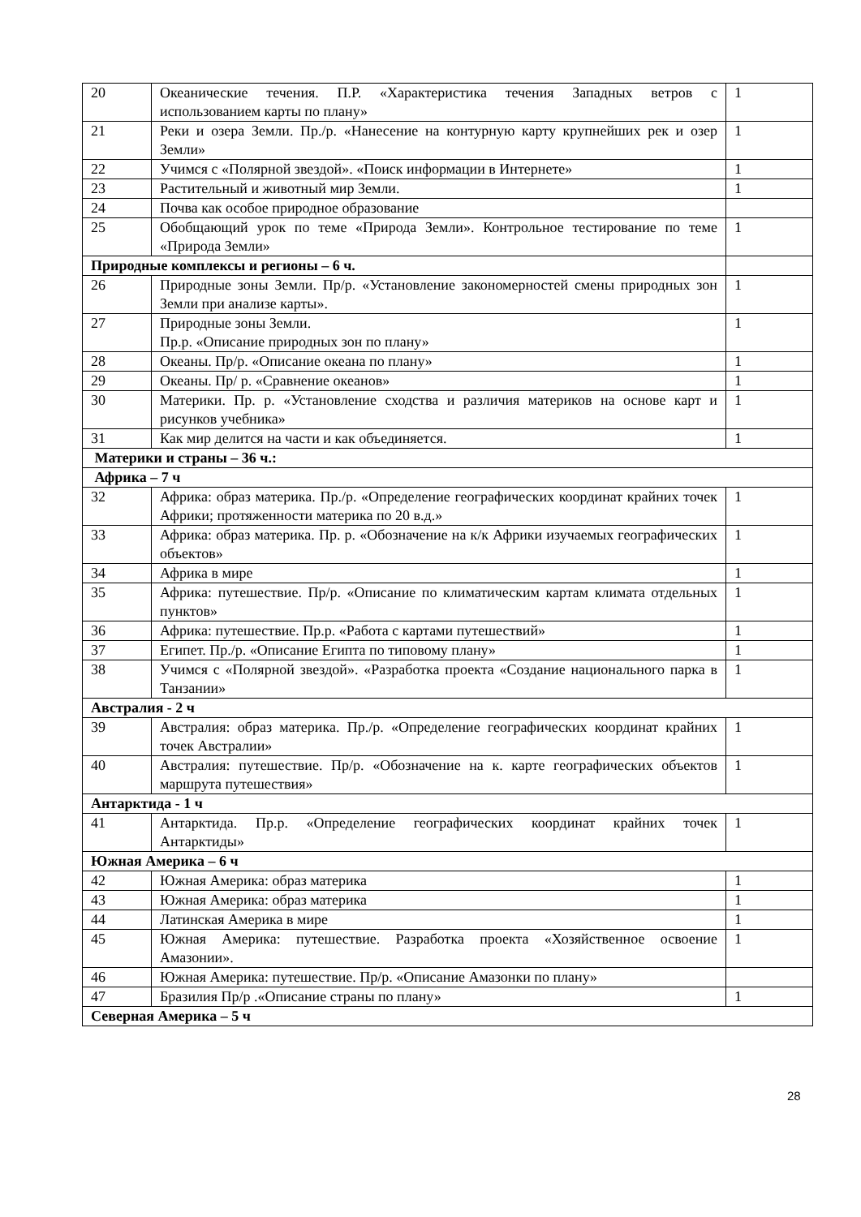| 20 | Океанические течения. П.Р. «Характеристика течения Западных ветров с использованием карты по плану» | 1 |
| 21 | Реки и озера Земли. Пр./р. «Нанесение на контурную карту крупнейших рек и озер Земли» | 1 |
| 22 | Учимся с «Полярной звездой». «Поиск информации в Интернете» | 1 |
| 23 | Растительный и животный мир Земли. | 1 |
| 24 | Почва как особое природное образование | |
| 25 | Обобщающий урок по теме «Природа Земли». Контрольное тестирование по теме «Природа Земли» | 1 |
| Природные комплексы и регионы – 6 ч. | | |
| 26 | Природные зоны Земли. Пр/р. «Установление закономерностей смены природных зон Земли при анализе карты». | 1 |
| 27 | Природные зоны Земли. Пр.р. «Описание природных зон по плану» | 1 |
| 28 | Океаны. Пр/р. «Описание океана по плану» | 1 |
| 29 | Океаны. Пр/ р. «Сравнение океанов» | 1 |
| 30 | Материки. Пр. р. «Установление сходства и различия материков на основе карт и рисунков учебника» | 1 |
| 31 | Как мир делится на части и как объединяется. | 1 |
| Материки и страны – 36 ч.: | | |
| Африка – 7 ч | | |
| 32 | Африка: образ материка. Пр./р. «Определение географических координат крайних точек Африки; протяженности материка по 20 в.д.» | 1 |
| 33 | Африка: образ материка. Пр. р. «Обозначение на к/к Африки изучаемых географических объектов» | 1 |
| 34 | Африка в мире | 1 |
| 35 | Африка: путешествие. Пр/р. «Описание по климатическим картам климата отдельных пунктов» | 1 |
| 36 | Африка: путешествие. Пр.р. «Работа с картами путешествий» | 1 |
| 37 | Египет. Пр./р. «Описание Египта по типовому плану» | 1 |
| 38 | Учимся с «Полярной звездой». «Разработка проекта «Создание национального парка в Танзании» | 1 |
| Австралия - 2 ч | | |
| 39 | Австралия: образ материка. Пр./р. «Определение географических координат крайних точек Австралии» | 1 |
| 40 | Австралия: путешествие. Пр/р. «Обозначение на к. карте географических объектов маршрута путешествия» | 1 |
| Антарктида - 1 ч | | |
| 41 | Антарктида. Пр.р. «Определение географических координат крайних точек Антарктиды» | 1 |
| Южная Америка – 6 ч | | |
| 42 | Южная Америка: образ материка | 1 |
| 43 | Южная Америка: образ материка | 1 |
| 44 | Латинская Америка в мире | 1 |
| 45 | Южная Америка: путешествие. Разработка проекта «Хозяйственное освоение Амазонии». | 1 |
| 46 | Южная Америка: путешествие. Пр/р. «Описание Амазонки по плану» | |
| 47 | Бразилия Пр/р .«Описание страны по плану» | 1 |
| Северная Америка – 5 ч | | |
28